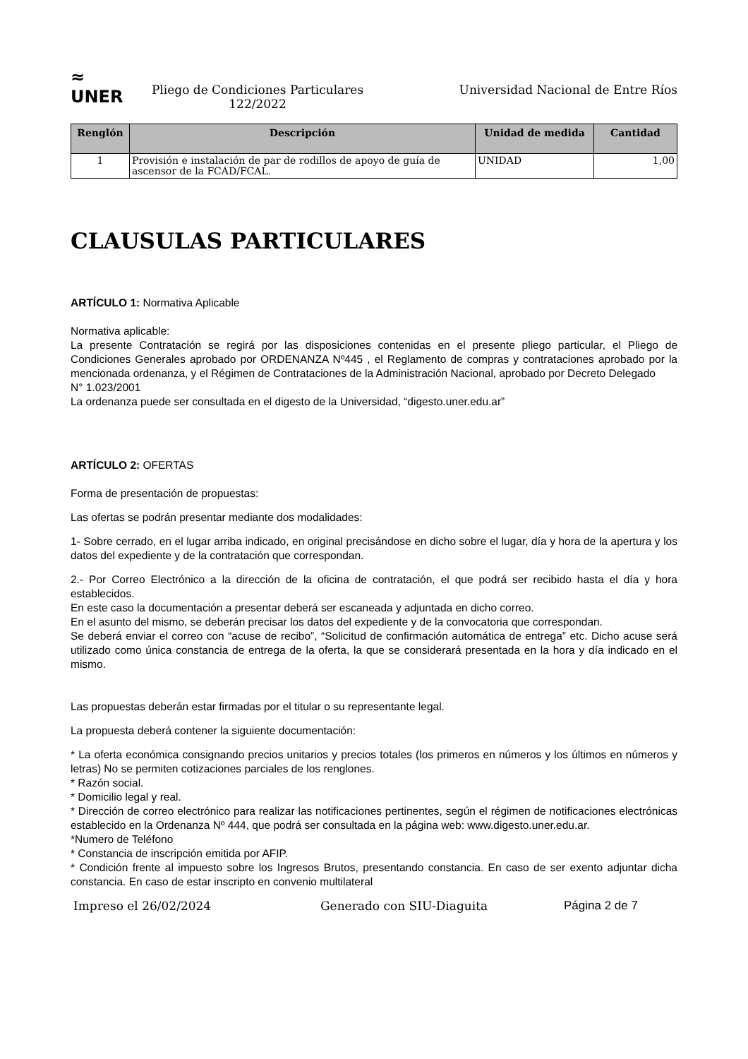≈
UNER
Pliego de Condiciones Particulares
122/2022
Universidad Nacional de Entre Ríos
| Renglón | Descripción | Unidad de medida | Cantidad |
| --- | --- | --- | --- |
| 1 | Provisión e instalación de par de rodillos de apoyo de guía de ascensor de la FCAD/FCAL. | UNIDAD | 1,00 |
CLAUSULAS PARTICULARES
ARTÍCULO 1: Normativa Aplicable
Normativa aplicable:
La presente Contratación se regirá por las disposiciones contenidas en el presente pliego particular, el Pliego de Condiciones Generales aprobado por ORDENANZA Nº445 , el Reglamento de compras y contrataciones aprobado por la mencionada ordenanza, y el Régimen de Contrataciones de la Administración Nacional, aprobado por Decreto Delegado
N° 1.023/2001
La ordenanza puede ser consultada en el digesto de la Universidad, “digesto.uner.edu.ar”
ARTÍCULO 2: OFERTAS
Forma de presentación de propuestas:
Las ofertas se podrán presentar mediante dos modalidades:
1- Sobre cerrado, en el lugar arriba indicado, en original precisándose en dicho sobre el lugar, día y hora de la apertura y los datos del expediente y de la contratación que correspondan.
2.- Por Correo Electrónico a la dirección de la oficina de contratación, el que podrá ser recibido hasta el día y hora establecidos.
En este caso la documentación a presentar deberá ser escaneada y adjuntada en dicho correo.
En el asunto del mismo, se deberán precisar los datos del expediente y de la convocatoria que correspondan.
Se deberá enviar el correo con “acuse de recibo”, “Solicitud de confirmación automática de entrega” etc. Dicho acuse será utilizado como única constancia de entrega de la oferta, la que se considerará presentada en la hora y día indicado en el mismo.
Las propuestas deberán estar firmadas por el titular o su representante legal.
La propuesta deberá contener la siguiente documentación:
* La oferta económica consignando precios unitarios y precios totales (los primeros en números y los últimos en números y letras) No se permiten cotizaciones parciales de los renglones.
* Razón social.
* Domicilio legal y real.
* Dirección de correo electrónico para realizar las notificaciones pertinentes, según el régimen de notificaciones electrónicas establecido en la Ordenanza Nº 444, que podrá ser consultada en la página web: www.digesto.uner.edu.ar.
*Numero de Teléfono
* Constancia de inscripción emitida por AFIP.
* Condición frente al impuesto sobre los Ingresos Brutos, presentando constancia. En caso de ser exento adjuntar dicha constancia. En caso de estar inscripto en convenio multilateral
Impreso el 26/02/2024 Generado con SIU-Diaguita Página 2 de 7